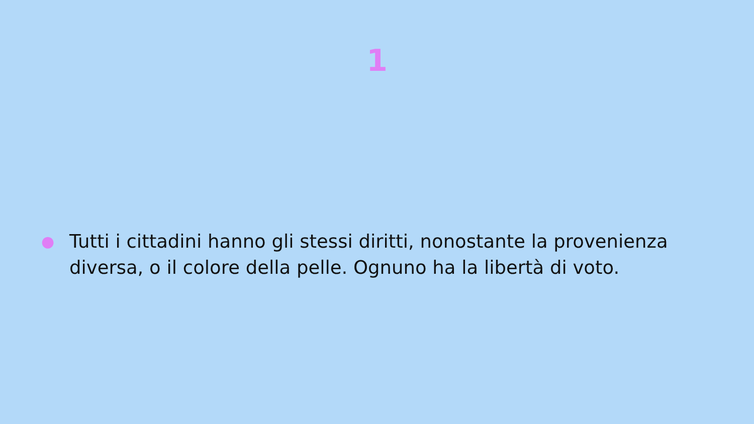1
● Tutti i cittadini hanno gli stessi diritti, nonostante la provenienza diversa, o il colore della pelle. Ognuno ha la libertà di voto.